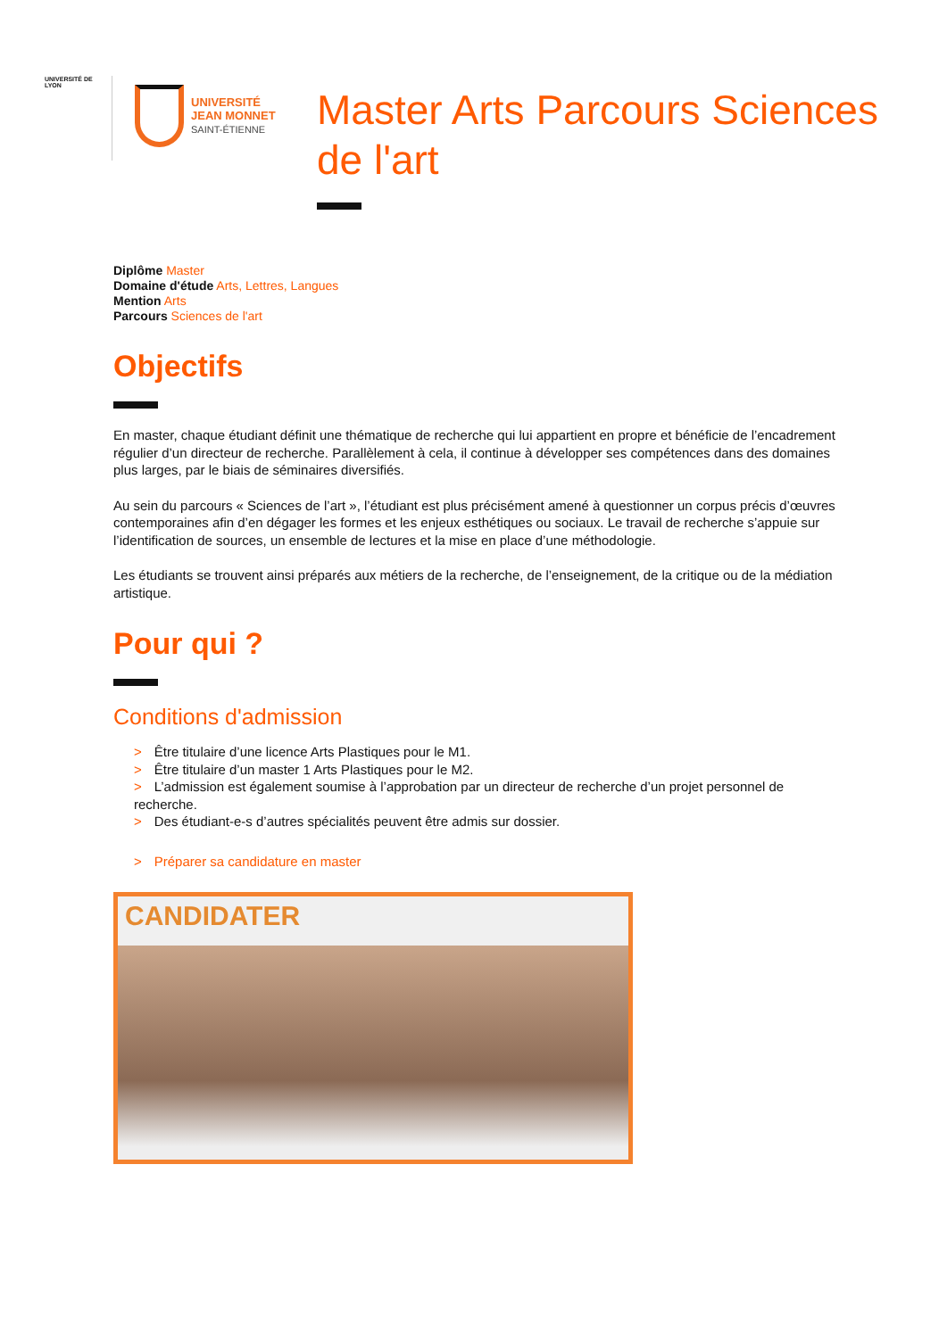UNIVERSITÉ DE LYON
UNIVERSITÉ
JEAN MONNET
SAINT-ÉTIENNE
Master Arts Parcours Sciences de l'art
Diplôme Master
Domaine d'étude Arts, Lettres, Langues
Mention Arts
Parcours Sciences de l'art
Objectifs
En master, chaque étudiant définit une thématique de recherche qui lui appartient en propre et bénéficie de l’encadrement régulier d’un directeur de recherche. Parallèlement à cela, il continue à développer ses compétences dans des domaines plus larges, par le biais de séminaires diversifiés.
Au sein du parcours « Sciences de l’art », l’étudiant est plus précisément amené à questionner un corpus précis d’œuvres contemporaines afin d’en dégager les formes et les enjeux esthétiques ou sociaux. Le travail de recherche s’appuie sur l’identification de sources, un ensemble de lectures et la mise en place d’une méthodologie.
Les étudiants se trouvent ainsi préparés aux métiers de la recherche, de l’enseignement, de la critique ou de la médiation artistique.
Pour qui ?
Conditions d'admission
> Être titulaire d’une licence Arts Plastiques pour le M1.
> Être titulaire d’un master 1 Arts Plastiques pour le M2.
> L’admission est également soumise à l’approbation par un directeur de recherche d’un projet personnel de recherche.
> Des étudiant-e-s d’autres spécialités peuvent être admis sur dossier.
> Préparer sa candidature en master
CANDIDATER